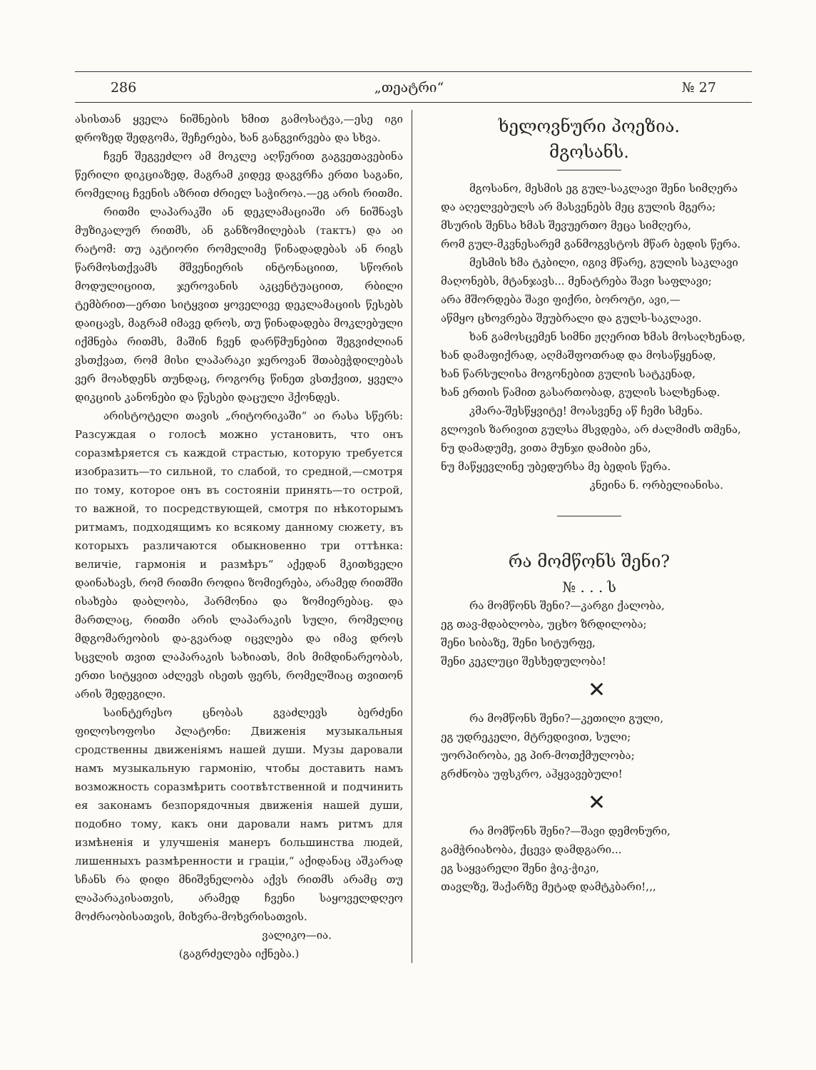286 „თეატრი“№ 27
ასისთან ყველა ნიშნების ხმით გამოსატვა,—ესე იგი დროზედ შედგომა, შეჩერება, ხან განგვირვება და სხვა.
ჩვენ შეგვეძლო ამ მოკლე აღწერით გაგვეთავებინა წერილი დიკციაზედ, მაგრამ კიდევ დაგვრჩა ერთი საგანი, რომელიც ჩვენის აზრით ძრიელ საჭიროა.—ეგ არის რითმი.
რითმი ლაპარაკში ან დეკლამაციაში არ ნიშნავს მუზიკალურ რითმს, ან განზომილებას (тактъ) და აი რატომ: თუ აკტიორი რომელიმე წინადადებას ან რიგს წარმოსთქვამს მშვენიერის ინტონაციით, სწორის მოდულიციით, ჯეროვანის აკცენტუაციით, რბილი ტემბრით—ერთი სიტყვით ყოველივე დეკლამაციის წესებს დაიცავს, მაგრამ იმავე დროს, თუ წინადადება მოკლებული იქმნება რითმს, მაშინ ჩვენ დარწმუნებით შეგვიძლიან ვსთქვათ, რომ მისი ლაპარაკი ჯეროვან შთაბეჭდილებას ვერ მოახდენს თუნდაც, როგორც წინეთ ვსთქვით, ყველა დიკციის კანონები და წესები დაცული ჰქონდეს.
არისტოტელი თავის „რიტორიკაში“ აი რასა სწერს: Разсуждая о голосѣ можно установить, что онъ соразмѣряется съ каждой страстью, которую требуется изобразить—то сильной, то слабой, то средной,—смотря по тому, которое онъ въ состоянiи принять—то острой, то важной, то посредствующей, смотря по нѣкоторымъ ритмамъ, подходящимъ ко всякому данному сюжету, въ которыхъ различаются обыкновенно три оттѣнка: величiе, гармонiя и размѣръ“ აქედან მკითხველი დაინახავს, რომ რითმი როდია ზომიერება, არამედ რითმში ისახება დაბლობა, ჰარმონია და ზომიერებაც. და მართლაც, რითმი არის ლაპარაკის სული, რომელიც მდგომარეობის და-გვარად იცვლება და იმავ დროს სცვლის თვით ლაპარაკის სახიათს, მის მიმდინარეობას, ერთი სიტყვით აძლევს ისეთს ფერს, რომელშიაც თვითონ არის შედეგილი.
საინტერესო ცნობას გვაძლევს ბერძენი ფილოსოფოსი პლატონი: Движенiя музыкальныя сродственны движенiямъ нашей души. Музы даровали намъ музыкальную гармонiю, чтобы доставить намъ возможность соразмѣрить соотвѣтственной и подчинить ея законамъ безпорядочныя движенiя нашей души, подобно тому, какъ они даровали намъ ритмъ для измѣненiя и улучшенiя манеръ большинства людей, лишенныхъ размѣренности и грацiи,“ აქიდანაც აშკარად სჩანს რა დიდი მნიშვნელობა აქვს რითმს არამც თუ ლაპარაკისათვის, არამედ ჩვენი საყოველდღეო მოძრაობისათვის, მიხვრა-მოხვრისათვის.
ვალიკო—ია.
(გაგრძელება იქნება.)
ხელოვნური პოეზია.
მგოსანს.
მგოსანო, მესმის ეგ გულ-საკლავი შენი სიმღერა
და აღელვებულს არ მასვენებს მეც გულის მგერა;
მსურის შენსა ხმას შევუერთო მეცა სიმღერა,
რომ გულ-მკვნესარემ განმოგვსტოს მწარ ბედის წერა.
მესმის ხმა ტკბილი, იგივ მწარე, გულის საკლავი
მაღონებს, მტანჯავს... მენატრება შავი საფლავი;
არა მშორდება შავი ფიქრი, ბოროტი, ავი,—
აწმყო ცხოვრება შეუბრალი და გულს-საკლავი.
ხან გამოსცემენ სიმნი ჟღერით ხმას მოსაღხენად,
ხან დამაფიქრად, აღმაშფოთრად და მოსაწყენად,
ხან წარსულისა მოგონებით გულის სატკენად,
ხან ერთის წამით გასართობად, გულის სალხენად.
კმარა-შესწყვიტე! მოასვენე აწ ჩემი სმენა.
გლოვის ზარივით გულსა მსვდება, არ ძალმიძს თმენა,
ნუ დამადუმე, ვითა მუნჯი დამიბი ენა,
ნუ მაწყევლინე უბედურსა მე ბედის წერა.
კნეინა ნ. ორბელიანისა.
რა მომწონს შენი?
№ . . . ს
რა მომწონს შენი?—კარგი ქალობა,
ეგ თავ-მდაბლობა, უცხო ზრდილობა;
შენი სიბაზე, შენი სიტურფე,
შენი კეკლუცი შესხედულობა!
✕
რა მომწონს შენი?—კეთილი გული,
ეგ უდრეკელი, მტრედივით, სული;
უორპირობა, ეგ პირ-მოთქმულობა;
გრძნობა უფსკრო, აჰყვავებული!
✕
რა მომწონს შენი?—შავი დემონური,
გამჭრიახობა, ქცევა დამდგარი...
ეგ საყვარელი შენი ჭიკ-ჭიკი,
თავლზე, შაქარზე მეტად დამტკბარი!,,,